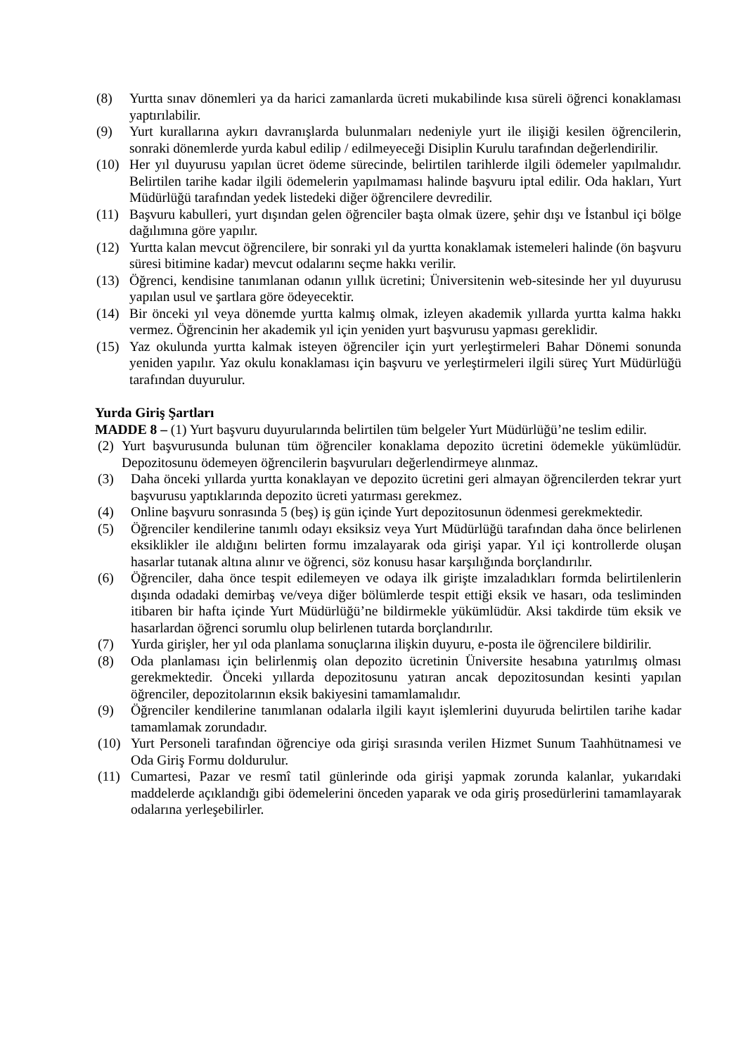(8) Yurtta sınav dönemleri ya da harici zamanlarda ücreti mukabilinde kısa süreli öğrenci konaklaması yaptırılabilir.
(9) Yurt kurallarına aykırı davranışlarda bulunmaları nedeniyle yurt ile ilişiği kesilen öğrencilerin, sonraki dönemlerde yurda kabul edilip / edilmeyeceği Disiplin Kurulu tarafından değerlendirilir.
(10) Her yıl duyurusu yapılan ücret ödeme sürecinde, belirtilen tarihlerde ilgili ödemeler yapılmalıdır. Belirtilen tarihe kadar ilgili ödemelerin yapılmaması halinde başvuru iptal edilir. Oda hakları, Yurt Müdürlüğü tarafından yedek listedeki diğer öğrencilere devredilir.
(11) Başvuru kabulleri, yurt dışından gelen öğrenciler başta olmak üzere, şehir dışı ve İstanbul içi bölge dağılımına göre yapılır.
(12) Yurtta kalan mevcut öğrencilere, bir sonraki yıl da yurtta konaklamak istemeleri halinde (ön başvuru süresi bitimine kadar) mevcut odalarını seçme hakkı verilir.
(13) Öğrenci, kendisine tanımlanan odanın yıllık ücretini; Üniversitenin web-sitesinde her yıl duyurusu yapılan usul ve şartlara göre ödeyecektir.
(14) Bir önceki yıl veya dönemde yurtta kalmış olmak, izleyen akademik yıllarda yurtta kalma hakkı vermez. Öğrencinin her akademik yıl için yeniden yurt başvurusu yapması gereklidir.
(15) Yaz okulunda yurtta kalmak isteyen öğrenciler için yurt yerleştirmeleri Bahar Dönemi sonunda yeniden yapılır. Yaz okulu konaklaması için başvuru ve yerleştirmeleri ilgili süreç Yurt Müdürlüğü tarafından duyurulur.
Yurda Giriş Şartları
MADDE 8 – (1) Yurt başvuru duyurularında belirtilen tüm belgeler Yurt Müdürlüğü’ne teslim edilir.
(2) Yurt başvurusunda bulunan tüm öğrenciler konaklama depozito ücretini ödemekle yükümlüdür. Depozitosunu ödemeyen öğrencilerin başvuruları değerlendirmeye alınmaz.
(3) Daha önceki yıllarda yurtta konaklayan ve depozito ücretini geri almayan öğrencilerden tekrar yurt başvurusu yaptıklarında depozito ücreti yatırması gerekmez.
(4) Online başvuru sonrasında 5 (beş) iş gün içinde Yurt depozitosunun ödenmesi gerekmektedir.
(5) Öğrenciler kendilerine tanımlı odayı eksiksiz veya Yurt Müdürlüğü tarafından daha önce belirlenen eksiklikler ile aldığını belirten formu imzalayarak oda girişi yapar. Yıl içi kontrollerde oluşan hasarlar tutanak altına alınır ve öğrenci, söz konusu hasar karşılığında borçlandırılır.
(6) Öğrenciler, daha önce tespit edilemeyen ve odaya ilk girişte imzaladıkları formda belirtilenlerin dışında odadaki demirbaş ve/veya diğer bölümlerde tespit ettiği eksik ve hasarı, oda tesliminden itibaren bir hafta içinde Yurt Müdürlüğü’ne bildirmekle yükümlüdür. Aksi takdirde tüm eksik ve hasarlardan öğrenci sorumlu olup belirlenen tutarda borçlandırılır.
(7) Yurda girişler, her yıl oda planlama sonuçlarına ilişkin duyuru, e-posta ile öğrencilere bildirilir.
(8) Oda planlaması için belirlenmiş olan depozito ücretinin Üniversite hesabına yatırılmış olması gerekmektedir. Önceki yıllarda depozitosunu yatıran ancak depozitosundan kesinti yapılan öğrenciler, depozitolarının eksik bakiyesini tamamlamalıdır.
(9) Öğrenciler kendilerine tanımlanan odalarla ilgili kayıt işlemlerini duyuruda belirtilen tarihe kadar tamamlamak zorundadır.
(10) Yurt Personeli tarafından öğrenciye oda girişi sırasında verilen Hizmet Sunum Taahhütnamesi ve Oda Giriş Formu doldurulur.
(11) Cumartesi, Pazar ve resmî tatil günlerinde oda girişi yapmak zorunda kalanlar, yukarıdaki maddelerde açıklandığı gibi ödemelerini önceden yaparak ve oda giriş prosedürlerini tamamlayarak odalarına yerleşebilirler.